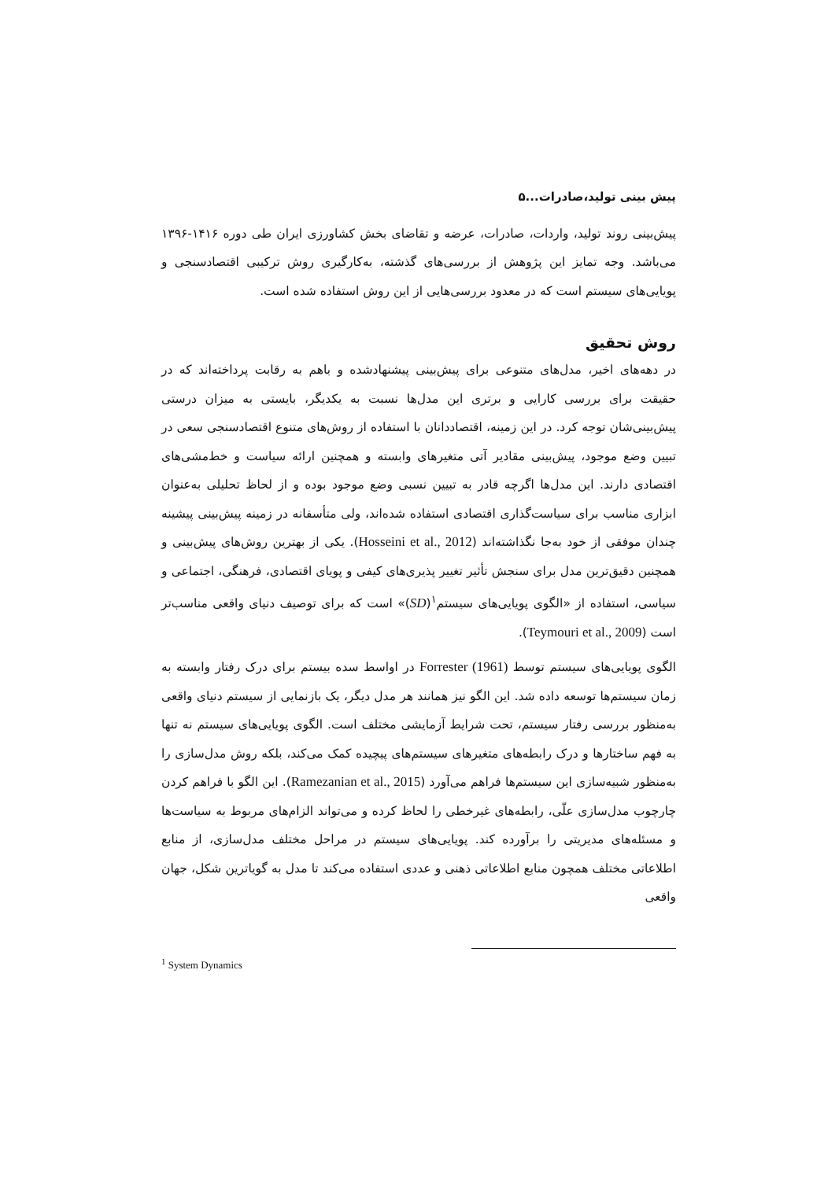پیش بینی تولید،صادرات...۵
پیش‌بینی روند تولید، واردات، صادرات، عرضه و تقاضای بخش کشاورزی ایران طی دوره ۱۴۱۶-۱۳۹۶ می‌باشد. وجه تمایز این پژوهش از بررسی‌های گذشته، به‌کارگیری روش ترکیبی اقتصادسنجی و پویایی‌های سیستم است که در معدود بررسی‌هایی از این روش استفاده شده است.
روش تحقیق
در دهه‌های اخیر، مدل‌های متنوعی برای پیش‌بینی پیشنهادشده و باهم به رقابت پرداخته‌اند که در حقیقت برای بررسی کارایی و برتری این مدل‌ها نسبت به یکدیگر، بایستی به میزان درستی پیش‌بینی‌شان توجه کرد. در این زمینه، اقتصاددانان با استفاده از روش‌های متنوع اقتصادسنجی سعی در تبیین وضع موجود، پیش‌بینی مقادیر آتی متغیرهای وابسته و همچنین ارائه سیاست و خط‌مشی‌های اقتصادی دارند. این مدل‌ها اگرچه قادر به تبیین نسبی وضع موجود بوده و از لحاظ تحلیلی به‌عنوان ابزاری مناسب برای سیاست‌گذاری اقتصادی استفاده شده‌اند، ولی متأسفانه در زمینه پیش‌بینی پیشینه چندان موفقی از خود به‌جا نگذاشته‌اند (Hosseini et al., 2012). یکی از بهترین روش‌های پیش‌بینی و همچنین دقیق‌ترین مدل برای سنجش تأثیر تغییر پذیری‌های کیفی و پویای اقتصادی، فرهنگی، اجتماعی و سیاسی، استفاده از «الگوی پویایی‌های سیستم<sup>۱</sup>(SD)» است که برای توصیف دنیای واقعی مناسب‌تر است (Teymouri et al., 2009).
الگوی پویایی‌های سیستم توسط Forrester (1961) در اواسط سده بیستم برای درک رفتار وابسته به زمان سیستم‌ها توسعه داده شد. این الگو نیز همانند هر مدل دیگر، یک بازنمایی از سیستم دنیای واقعی به‌منظور بررسی رفتار سیستم، تحت شرایط آزمایشی مختلف است. الگوی پویایی‌های سیستم نه تنها به فهم ساختارها و درک رابطه‌های متغیرهای سیستم‌های پیچیده کمک می‌کند، بلکه روش مدل‌سازی را به‌منظور شبیه‌سازی این سیستم‌ها فراهم می‌آورد (Ramezanian et al., 2015). این الگو با فراهم کردن چارچوب مدل‌سازی علّی، رابطه‌های غیرخطی را لحاظ کرده و می‌تواند الزام‌های مربوط به سیاست‌ها و مسئله‌های مدیریتی را برآورده کند. پویایی‌های سیستم در مراحل مختلف مدل‌سازی، از منابع اطلاعاتی مختلف همچون منابع اطلاعاتی ذهنی و عددی استفاده می‌کند تا مدل به گویاترین شکل، جهان واقعی
<sup>1</sup> System Dynamics